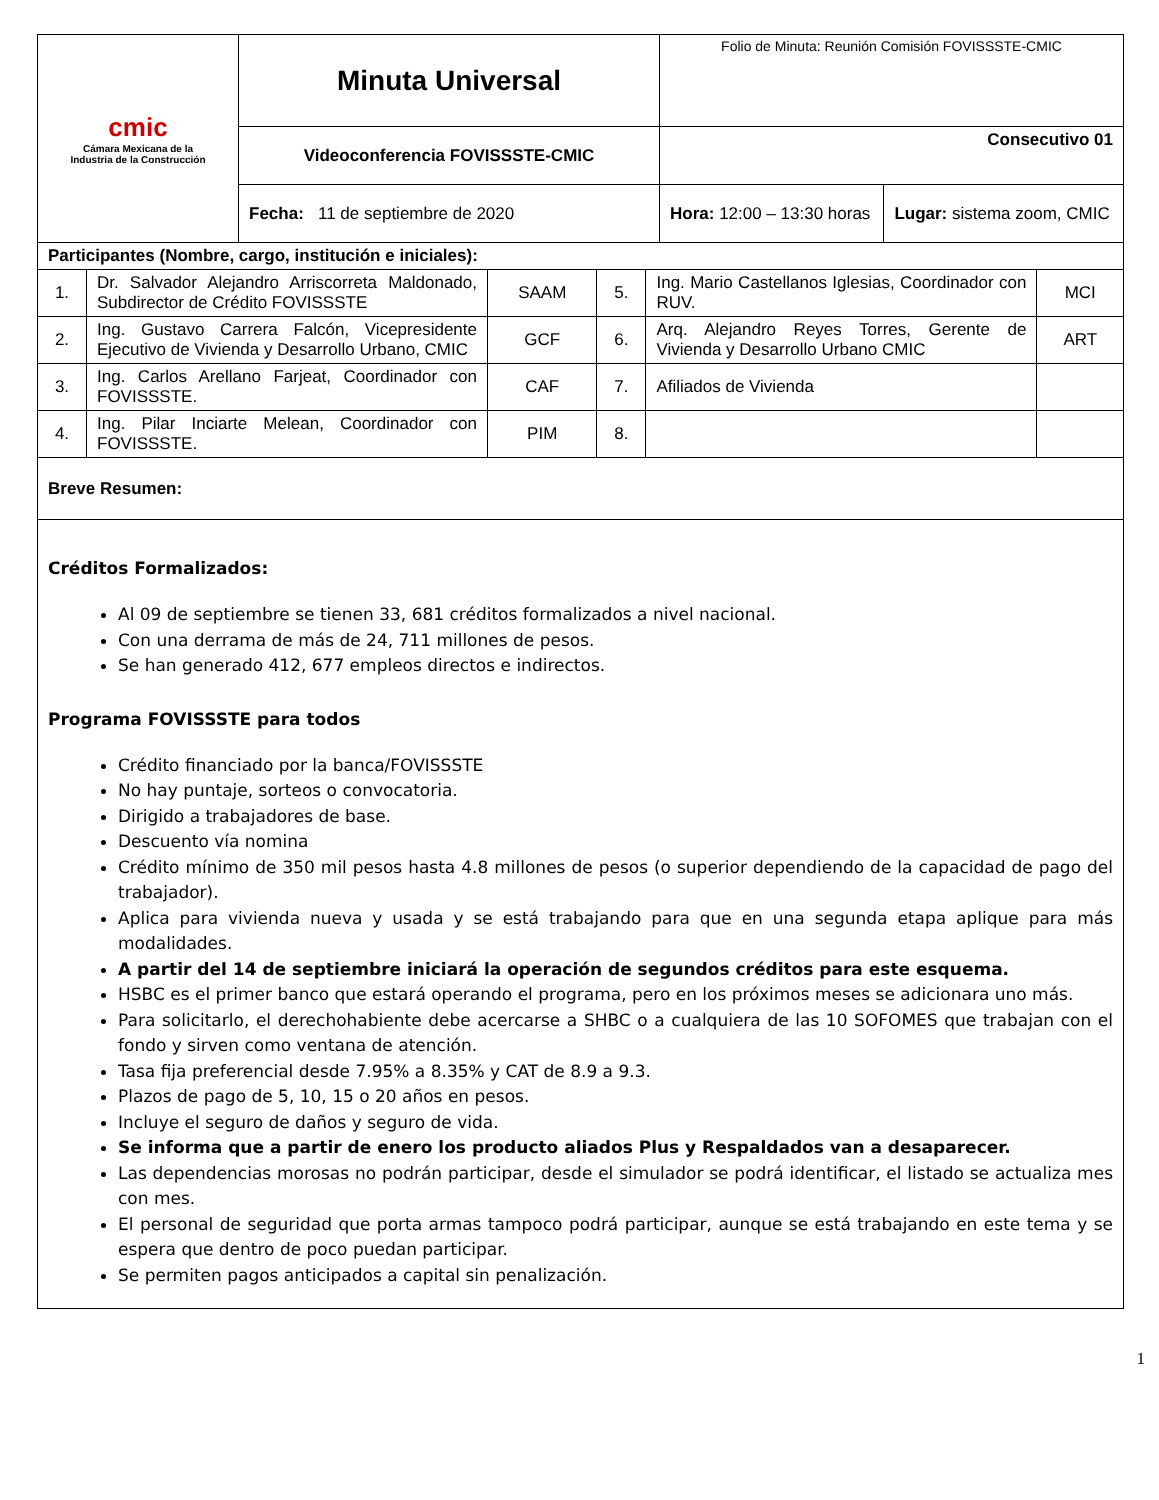| cmic Cámara Mexicana de la Industria de la Construcción | Minuta Universal | Folio de Minuta: Reunión Comisión FOVISSSTE-CMIC | |
| | Videoconferencia FOVISSSTE-CMIC | Consecutivo 01 | |
| | Fecha: 11 de septiembre de 2020 | Hora: 12:00 – 13:30 horas | Lugar: sistema zoom, CMIC |
| Participantes (Nombre, cargo, institución e iniciales): | | | | | |
| 1. | Dr. Salvador Alejandro Arriscorreta Maldonado, Subdirector de Crédito FOVISSSTE | SAAM | 5. | Ing. Mario Castellanos Iglesias, Coordinador con RUV. | MCI |
| 2. | Ing. Gustavo Carrera Falcón, Vicepresidente Ejecutivo de Vivienda y Desarrollo Urbano, CMIC | GCF | 6. | Arq. Alejandro Reyes Torres, Gerente de Vivienda y Desarrollo Urbano CMIC | ART |
| 3. | Ing. Carlos Arellano Farjeat, Coordinador con FOVISSSTE. | CAF | 7. | Afiliados de Vivienda | |
| 4. | Ing. Pilar Inciarte Melean, Coordinador con FOVISSSTE. | PIM | 8. | | |
| Breve Resumen: | | | | | |
Créditos Formalizados:
Al 09 de septiembre se tienen 33, 681 créditos formalizados a nivel nacional.
Con una derrama de más de 24, 711 millones de pesos.
Se han generado 412, 677 empleos directos e indirectos.
Programa FOVISSSTE para todos
Crédito financiado por la banca/FOVISSSTE
No hay puntaje, sorteos o convocatoria.
Dirigido a trabajadores de base.
Descuento vía nomina
Crédito mínimo de 350 mil pesos hasta 4.8 millones de pesos (o superior dependiendo de la capacidad de pago del trabajador).
Aplica para vivienda nueva y usada y se está trabajando para que en una segunda etapa aplique para más modalidades.
A partir del 14 de septiembre iniciará la operación de segundos créditos para este esquema.
HSBC es el primer banco que estará operando el programa, pero en los próximos meses se adicionara uno más.
Para solicitarlo, el derechohabiente debe acercarse a SHBC o a cualquiera de las 10 SOFOMES que trabajan con el fondo y sirven como ventana de atención.
Tasa fija preferencial desde 7.95% a 8.35% y CAT de 8.9 a 9.3.
Plazos de pago de 5, 10, 15 o 20 años en pesos.
Incluye el seguro de daños y seguro de vida.
Se informa que a partir de enero los producto aliados Plus y Respaldados van a desaparecer.
Las dependencias morosas no podrán participar, desde el simulador se podrá identificar, el listado se actualiza mes con mes.
El personal de seguridad que porta armas tampoco podrá participar, aunque se está trabajando en este tema y se espera que dentro de poco puedan participar.
Se permiten pagos anticipados a capital sin penalización.
1